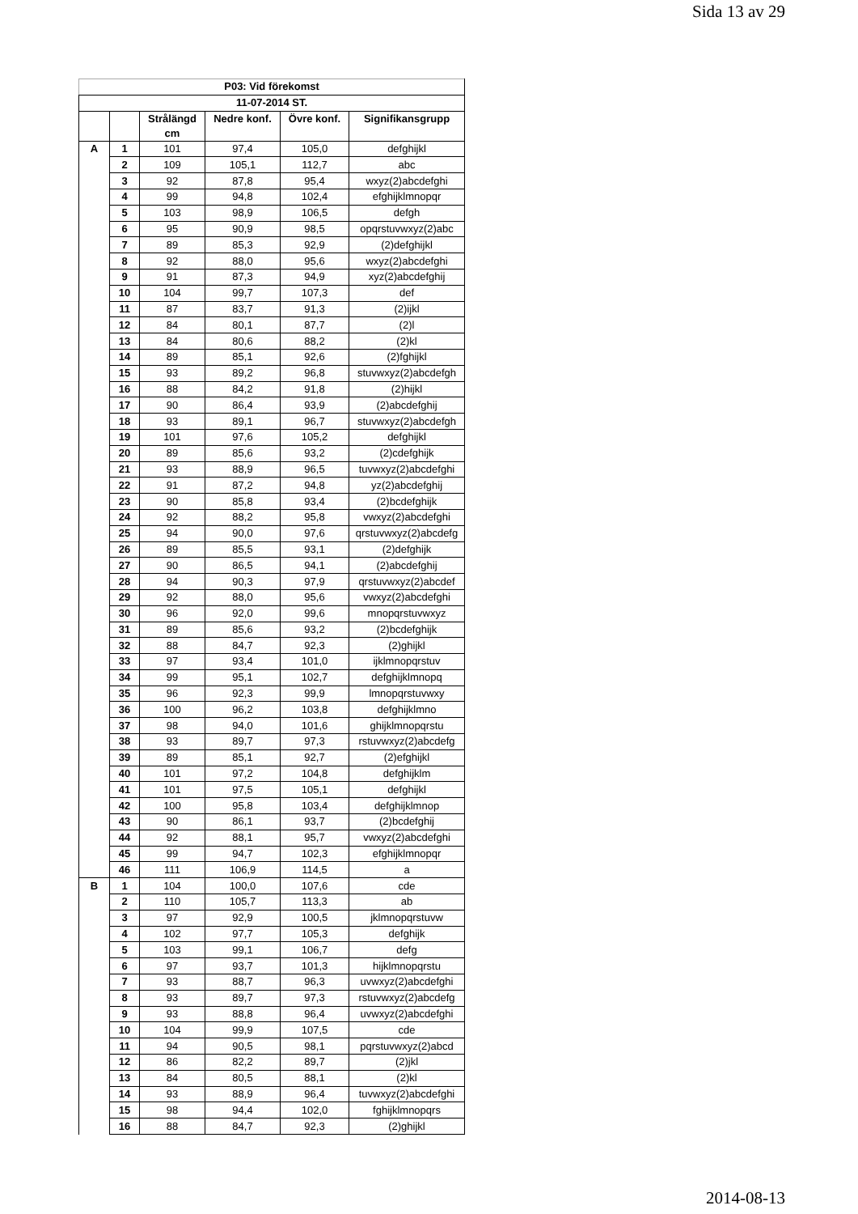Sida 13 av 29
| P03: Vid förekomst | | | | | |
| --- | --- | --- | --- | --- | --- |
| 11-07-2014 ST. | | | | | |
| | | Strålängd cm | Nedre konf. | Övre konf. | Signifikansgrupp |
| A | 1 | 101 | 97,4 | 105,0 | defghijkl |
| | 2 | 109 | 105,1 | 112,7 | abc |
| | 3 | 92 | 87,8 | 95,4 | wxyz(2)abcdefghi |
| | 4 | 99 | 94,8 | 102,4 | efghijklmnopqr |
| | 5 | 103 | 98,9 | 106,5 | defgh |
| | 6 | 95 | 90,9 | 98,5 | opqrstuvwxyz(2)abc |
| | 7 | 89 | 85,3 | 92,9 | (2)defghijkl |
| | 8 | 92 | 88,0 | 95,6 | wxyz(2)abcdefghi |
| | 9 | 91 | 87,3 | 94,9 | xyz(2)abcdefghij |
| | 10 | 104 | 99,7 | 107,3 | def |
| | 11 | 87 | 83,7 | 91,3 | (2)ijkl |
| | 12 | 84 | 80,1 | 87,7 | (2)l |
| | 13 | 84 | 80,6 | 88,2 | (2)kl |
| | 14 | 89 | 85,1 | 92,6 | (2)fghijkl |
| | 15 | 93 | 89,2 | 96,8 | stuvwxyz(2)abcdefgh |
| | 16 | 88 | 84,2 | 91,8 | (2)hijkl |
| | 17 | 90 | 86,4 | 93,9 | (2)abcdefghij |
| | 18 | 93 | 89,1 | 96,7 | stuvwxyz(2)abcdefgh |
| | 19 | 101 | 97,6 | 105,2 | defghijkl |
| | 20 | 89 | 85,6 | 93,2 | (2)cdefghijk |
| | 21 | 93 | 88,9 | 96,5 | tuvwxyz(2)abcdefghi |
| | 22 | 91 | 87,2 | 94,8 | yz(2)abcdefghij |
| | 23 | 90 | 85,8 | 93,4 | (2)bcdefghijk |
| | 24 | 92 | 88,2 | 95,8 | vwxyz(2)abcdefghi |
| | 25 | 94 | 90,0 | 97,6 | qrstuvwxyz(2)abcdefg |
| | 26 | 89 | 85,5 | 93,1 | (2)defghijk |
| | 27 | 90 | 86,5 | 94,1 | (2)abcdefghij |
| | 28 | 94 | 90,3 | 97,9 | qrstuvwxyz(2)abcdef |
| | 29 | 92 | 88,0 | 95,6 | vwxyz(2)abcdefghi |
| | 30 | 96 | 92,0 | 99,6 | mnopqrstuvwxyz |
| | 31 | 89 | 85,6 | 93,2 | (2)bcdefghijk |
| | 32 | 88 | 84,7 | 92,3 | (2)ghijkl |
| | 33 | 97 | 93,4 | 101,0 | ijklmnopqrstuv |
| | 34 | 99 | 95,1 | 102,7 | defghijklmnopq |
| | 35 | 96 | 92,3 | 99,9 | lmnopqrstuvwxy |
| | 36 | 100 | 96,2 | 103,8 | defghijklmno |
| | 37 | 98 | 94,0 | 101,6 | ghijklmnopqrstu |
| | 38 | 93 | 89,7 | 97,3 | rstuvwxyz(2)abcdefg |
| | 39 | 89 | 85,1 | 92,7 | (2)efghijkl |
| | 40 | 101 | 97,2 | 104,8 | defghijklm |
| | 41 | 101 | 97,5 | 105,1 | defghijkl |
| | 42 | 100 | 95,8 | 103,4 | defghijklmnop |
| | 43 | 90 | 86,1 | 93,7 | (2)bcdefghij |
| | 44 | 92 | 88,1 | 95,7 | vwxyz(2)abcdefghi |
| | 45 | 99 | 94,7 | 102,3 | efghijklmnopqr |
| | 46 | 111 | 106,9 | 114,5 | a |
| B | 1 | 104 | 100,0 | 107,6 | cde |
| | 2 | 110 | 105,7 | 113,3 | ab |
| | 3 | 97 | 92,9 | 100,5 | jklmnopqrstuvw |
| | 4 | 102 | 97,7 | 105,3 | defghijk |
| | 5 | 103 | 99,1 | 106,7 | defg |
| | 6 | 97 | 93,7 | 101,3 | hijklmnopqrstu |
| | 7 | 93 | 88,7 | 96,3 | uvwxyz(2)abcdefghi |
| | 8 | 93 | 89,7 | 97,3 | rstuvwxyz(2)abcdefg |
| | 9 | 93 | 88,8 | 96,4 | uvwxyz(2)abcdefghi |
| | 10 | 104 | 99,9 | 107,5 | cde |
| | 11 | 94 | 90,5 | 98,1 | pqrstuvwxyz(2)abcd |
| | 12 | 86 | 82,2 | 89,7 | (2)jkl |
| | 13 | 84 | 80,5 | 88,1 | (2)kl |
| | 14 | 93 | 88,9 | 96,4 | tuvwxyz(2)abcdefghi |
| | 15 | 98 | 94,4 | 102,0 | fghijklmnopqrs |
| | 16 | 88 | 84,7 | 92,3 | (2)ghijkl |
2014-08-13